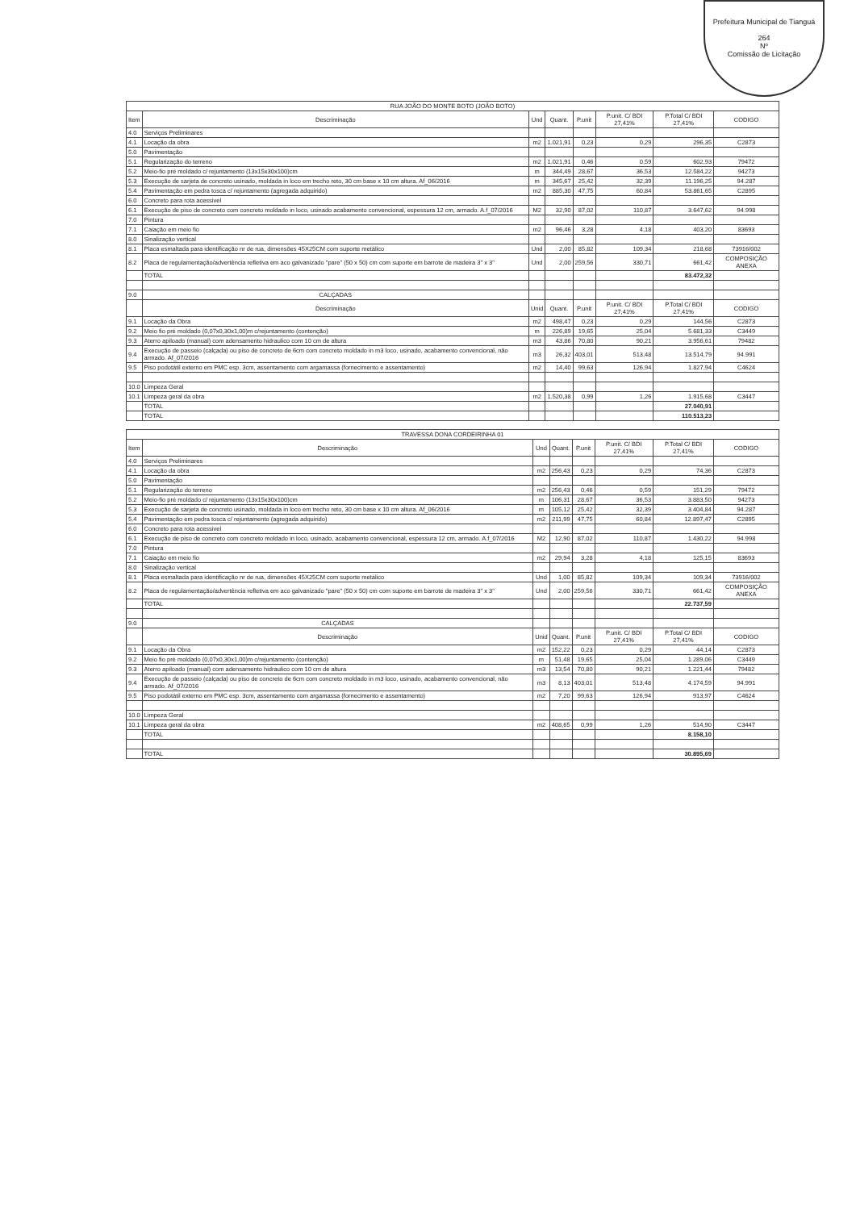Prefeitura Municipal de Tianguá
264
Nº
Comissão de Licitação
| RUA JOÃO DO MONTE BOTO (JOÃO BOTO) | | | | | | | |
| --- | --- | --- | --- | --- | --- | --- | --- |
| Item | Descriminação | Und | Quant. | P.unit | P.unit. C/ BDI 27,41% | P.Total C/ BDI 27,41% | CODIGO |
| 4.0 | Serviços Preliminares | | | | | | |
| 4.1 | Locação da obra | m2 | 1.021,91 | 0,23 | 0,29 | 296,35 | C2873 |
| 5.0 | Pavimentação | | | | | | |
| 5.1 | Regularização do terreno | m2 | 1.021,91 | 0,46 | 0,59 | 602,93 | 79472 |
| 5.2 | Meio-fio pré moldado c/ rejuntamento (13x15x30x100)cm | m | 344,49 | 28,67 | 36,53 | 12.584,22 | 94273 |
| 5.3 | Execução de sarjeta de concreto usinado, moldada in loco em trecho reto, 30 cm base x 10 cm altura. Af_06/2016 | m | 345,67 | 25,42 | 32,39 | 11.196,25 | 94.287 |
| 5.4 | Pavimentação em pedra tosca c/ rejuntamento (agregada adquirido) | m2 | 885,30 | 47,75 | 60,84 | 53.861,65 | C2895 |
| 6.0 | Concreto para rota acessivel | | | | | | |
| 6.1 | Execução de piso de concreto com concreto moldado in loco, usinado acabamento convencional, espessura 12 cm, armado. A.f_07/2016 | M2 | 32,90 | 87,02 | 110,87 | 3.647,62 | 94.998 |
| 7.0 | Pintura | | | | | | |
| 7.1 | Caiação em meio fio | m2 | 96,46 | 3,28 | 4,18 | 403,20 | 83693 |
| 8.0 | Sinalização vertical | | | | | | |
| 8.1 | Placa esmaltada para identificação nr de rua, dimensões 45X25CM com suporte metálico | Und | 2,00 | 85,82 | 109,34 | 218,68 | 73916/002 |
| 8.2 | Placa de regulamentação/advertência refletiva em aco galvanizado "pare" (50 x 50) cm com suporte em barrote de madeira 3" x 3" | Und | 2,00 | 259,56 | 330,71 | 661,42 | COMPOSIÇÃO ANEXA |
| | TOTAL | | | | | 83.472,32 | |
| 9.0 | CALÇADAS | | | | | | |
| | Descriminação | Unid | Quant. | P.unit | P.unit. C/ BDI 27,41% | P.Total C/ BDI 27,41% | CODIGO |
| 9.1 | Locação da Obra | m2 | 498,47 | 0,23 | 0,29 | 144,56 | C2873 |
| 9.2 | Meio fio pré moldado (0,07x0,30x1,00)m c/rejuntamento (contenção) | m | 226,89 | 19,65 | 25,04 | 5.681,33 | C3449 |
| 9.3 | Aterro apiloado (manual) com adensamento hidraulico com 10 cm de altura | m3 | 43,86 | 70,80 | 90,21 | 3.956,61 | 79482 |
| 9.4 | Execução de passeio (calçada) ou piso de concreto de 6cm com concreto moldado in m3 loco, usinado, acabamento convencional, não armado. Af_07/2016 | m3 | 26,32 | 403,01 | 513,48 | 13.514,79 | 94.991 |
| 9.5 | Piso podotátil externo em PMC esp. 3cm, assentamento com argamassa (fornecimento e assentamento) | m2 | 14,40 | 99,63 | 126,94 | 1.827,94 | C4624 |
| 10.0 | Limpeza Geral | | | | | | |
| 10.1 | Limpeza geral da obra | m2 | 1.520,38 | 0,99 | 1,26 | 1.915,68 | C3447 |
| | TOTAL | | | | | 27.040,91 | |
| | TOTAL | | | | | 110.513,23 | |
| TRAVESSA DONA CORDEIRINHA 01 | | | | | | | |
| --- | --- | --- | --- | --- | --- | --- | --- |
| Item | Descriminação | Und | Quant. | P.unit | P.unit. C/ BDI 27,41% | P.Total C/ BDI 27,41% | CODIGO |
| 4.0 | Serviços Preliminares | | | | | | |
| 4.1 | Locação da obra | m2 | 256,43 | 0,23 | 0,29 | 74,36 | C2873 |
| 5.0 | Pavimentação | | | | | | |
| 5.1 | Regularização do terreno | m2 | 256,43 | 0,46 | 0,59 | 151,29 | 79472 |
| 5.2 | Meio-fio pré moldado c/ rejuntamento (13x15x30x100)cm | m | 106,31 | 28,67 | 36,53 | 3.883,50 | 94273 |
| 5.3 | Execução de sarjeta de concreto usinado, moldada in loco em trecho reto, 30 cm base x 10 cm altura. Af_06/2016 | m | 105,12 | 25,42 | 32,39 | 3.404,84 | 94.287 |
| 5.4 | Pavimentação em pedra tosca c/ rejuntamento (agregada adquirido) | m2 | 211,99 | 47,75 | 60,84 | 12.897,47 | C2895 |
| 6.0 | Concreto para rota acessivel | | | | | | |
| 6.1 | Execução de piso de concreto com concreto moldado in loco, usinado, acabamento convencional, espessura 12 cm, armado. A.f_07/2016 | M2 | 12,90 | 87,02 | 110,87 | 1.430,22 | 94.998 |
| 7.0 | Pintura | | | | | | |
| 7.1 | Caiação em meio fio | m2 | 29,94 | 3,28 | 4,18 | 125,15 | 83693 |
| 8.0 | Sinalização vertical | | | | | | |
| 8.1 | Placa esmaltada para identificação nr de rua, dimensões 45X25CM com suporte metálico | Und | 1,00 | 85,82 | 109,34 | 109,34 | 73916/002 |
| 8.2 | Placa de regulamentação/advertência refletiva em aco galvanizado "pare" (50 x 50) cm com suporte em barrote de madeira 3" x 3" | Und | 2,00 | 259,56 | 330,71 | 661,42 | COMPOSIÇÃO ANEXA |
| | TOTAL | | | | | 22.737,59 | |
| 9.0 | CALÇADAS | | | | | | |
| | Descriminação | Unid | Quant. | P.unit | P.unit. C/ BDI 27,41% | P.Total C/ BDI 27,41% | CODIGO |
| 9.1 | Locação da Obra | m2 | 152,22 | 0,23 | 0,29 | 44,14 | C2873 |
| 9.2 | Meio fio pré moldado (0,07x0,30x1,00)m c/rejuntamento (contenção) | m | 51,48 | 19,65 | 25,04 | 1.289,06 | C3449 |
| 9.3 | Aterro apiloado (manual) com adensamento hidraulico com 10 cm de altura | m3 | 13,54 | 70,80 | 90,21 | 1.221,44 | 79482 |
| 9.4 | Execução de passeio (calçada) ou piso de concreto de 6cm com concreto moldado in m3 loco, usinado, acabamento convencional, não armado. Af_07/2016 | m3 | 8,13 | 403,01 | 513,48 | 4.174,59 | 94.991 |
| 9.5 | Piso podotátil externo em PMC esp. 3cm, assentamento com argamassa (fornecimento e assentamento) | m2 | 7,20 | 99,63 | 126,94 | 913,97 | C4624 |
| 10.0 | Limpeza Geral | | | | | | |
| 10.1 | Limpeza geral da obra | m2 | 408,65 | 0,99 | 1,26 | 514,90 | C3447 |
| | TOTAL | | | | | 8.158,10 | |
| | TOTAL | | | | | 30.895,69 | |